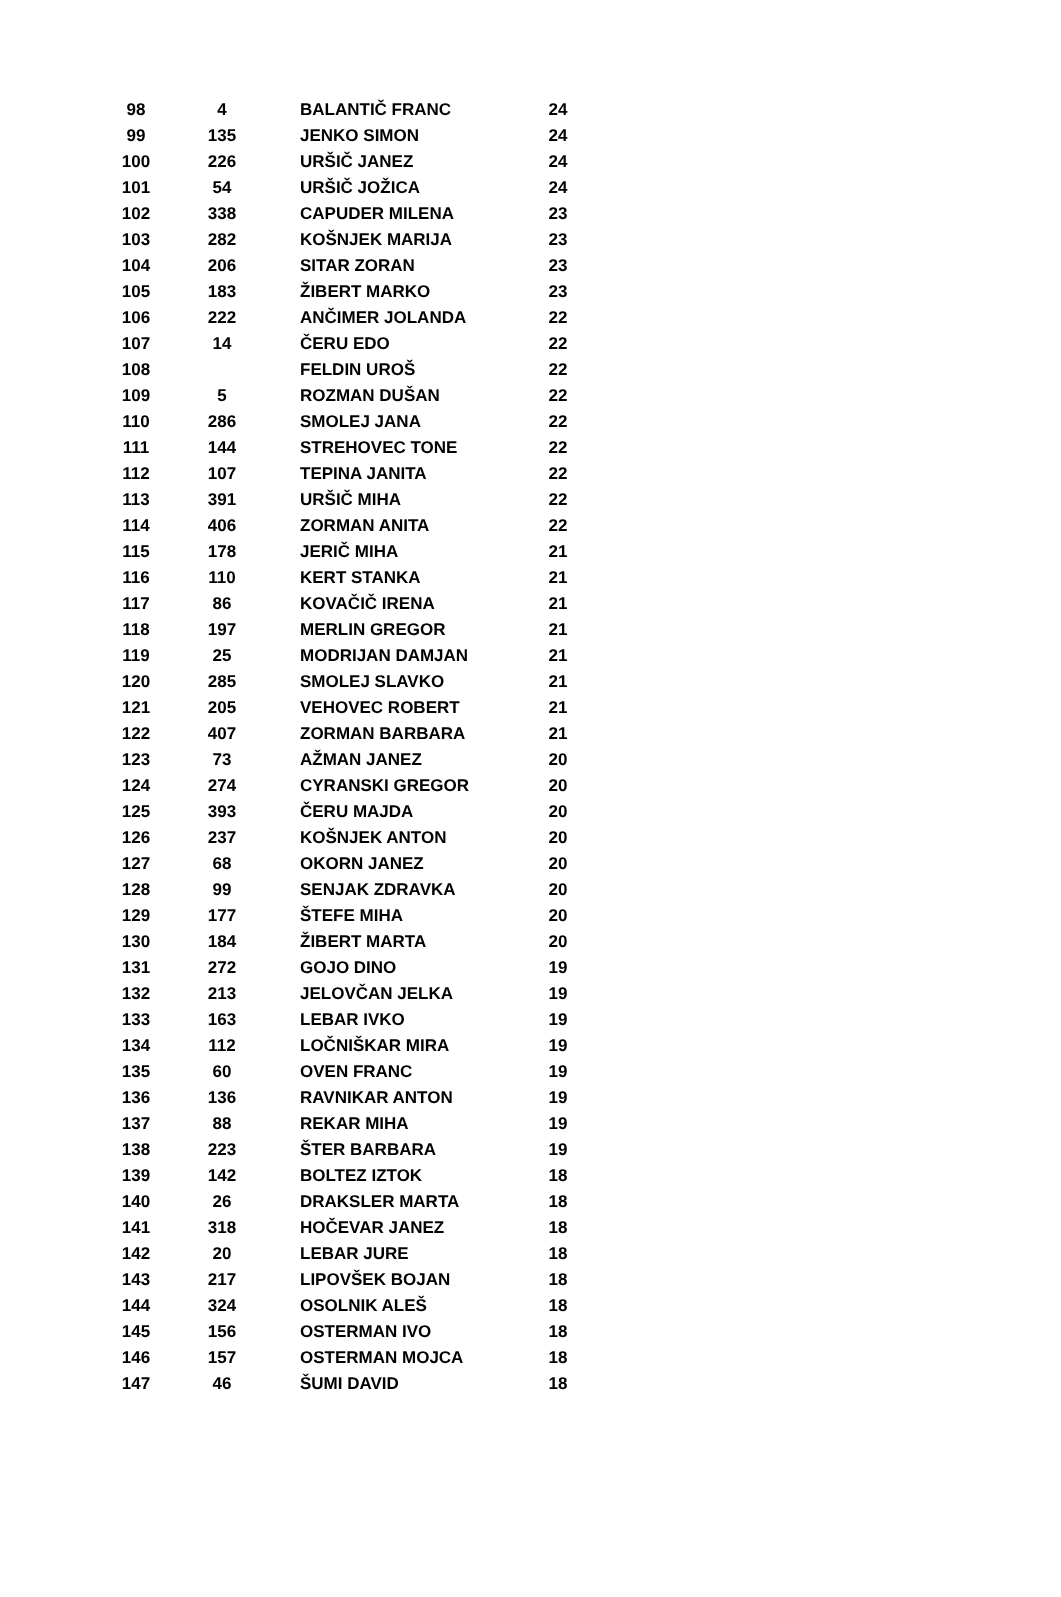| 98 | 4 | BALANTIČ FRANC | 24 |
| 99 | 135 | JENKO SIMON | 24 |
| 100 | 226 | URŠIČ JANEZ | 24 |
| 101 | 54 | URŠIČ JOŽICA | 24 |
| 102 | 338 | CAPUDER MILENA | 23 |
| 103 | 282 | KOŠNJEK MARIJA | 23 |
| 104 | 206 | SITAR ZORAN | 23 |
| 105 | 183 | ŽIBERT MARKO | 23 |
| 106 | 222 | ANČIMER JOLANDA | 22 |
| 107 | 14 | ČERU EDO | 22 |
| 108 | | FELDIN UROŠ | 22 |
| 109 | 5 | ROZMAN DUŠAN | 22 |
| 110 | 286 | SMOLEJ JANA | 22 |
| 111 | 144 | STREHOVEC TONE | 22 |
| 112 | 107 | TEPINA JANITA | 22 |
| 113 | 391 | URŠIČ MIHA | 22 |
| 114 | 406 | ZORMAN ANITA | 22 |
| 115 | 178 | JERIČ MIHA | 21 |
| 116 | 110 | KERT STANKA | 21 |
| 117 | 86 | KOVAČIČ IRENA | 21 |
| 118 | 197 | MERLIN GREGOR | 21 |
| 119 | 25 | MODRIJAN DAMJAN | 21 |
| 120 | 285 | SMOLEJ SLAVKO | 21 |
| 121 | 205 | VEHOVEC ROBERT | 21 |
| 122 | 407 | ZORMAN BARBARA | 21 |
| 123 | 73 | AŽMAN JANEZ | 20 |
| 124 | 274 | CYRANSKI GREGOR | 20 |
| 125 | 393 | ČERU MAJDA | 20 |
| 126 | 237 | KOŠNJEK ANTON | 20 |
| 127 | 68 | OKORN JANEZ | 20 |
| 128 | 99 | SENJAK ZDRAVKA | 20 |
| 129 | 177 | ŠTEFE MIHA | 20 |
| 130 | 184 | ŽIBERT MARTA | 20 |
| 131 | 272 | GOJO DINO | 19 |
| 132 | 213 | JELOVČAN JELKA | 19 |
| 133 | 163 | LEBAR IVKO | 19 |
| 134 | 112 | LOČNIŠKAR MIRA | 19 |
| 135 | 60 | OVEN FRANC | 19 |
| 136 | 136 | RAVNIKAR ANTON | 19 |
| 137 | 88 | REKAR MIHA | 19 |
| 138 | 223 | ŠTER BARBARA | 19 |
| 139 | 142 | BOLTEZ IZTOK | 18 |
| 140 | 26 | DRAKSLER MARTA | 18 |
| 141 | 318 | HOČEVAR JANEZ | 18 |
| 142 | 20 | LEBAR JURE | 18 |
| 143 | 217 | LIPOVŠEK BOJAN | 18 |
| 144 | 324 | OSOLNIK ALEŠ | 18 |
| 145 | 156 | OSTERMAN IVO | 18 |
| 146 | 157 | OSTERMAN MOJCA | 18 |
| 147 | 46 | ŠUMI DAVID | 18 |